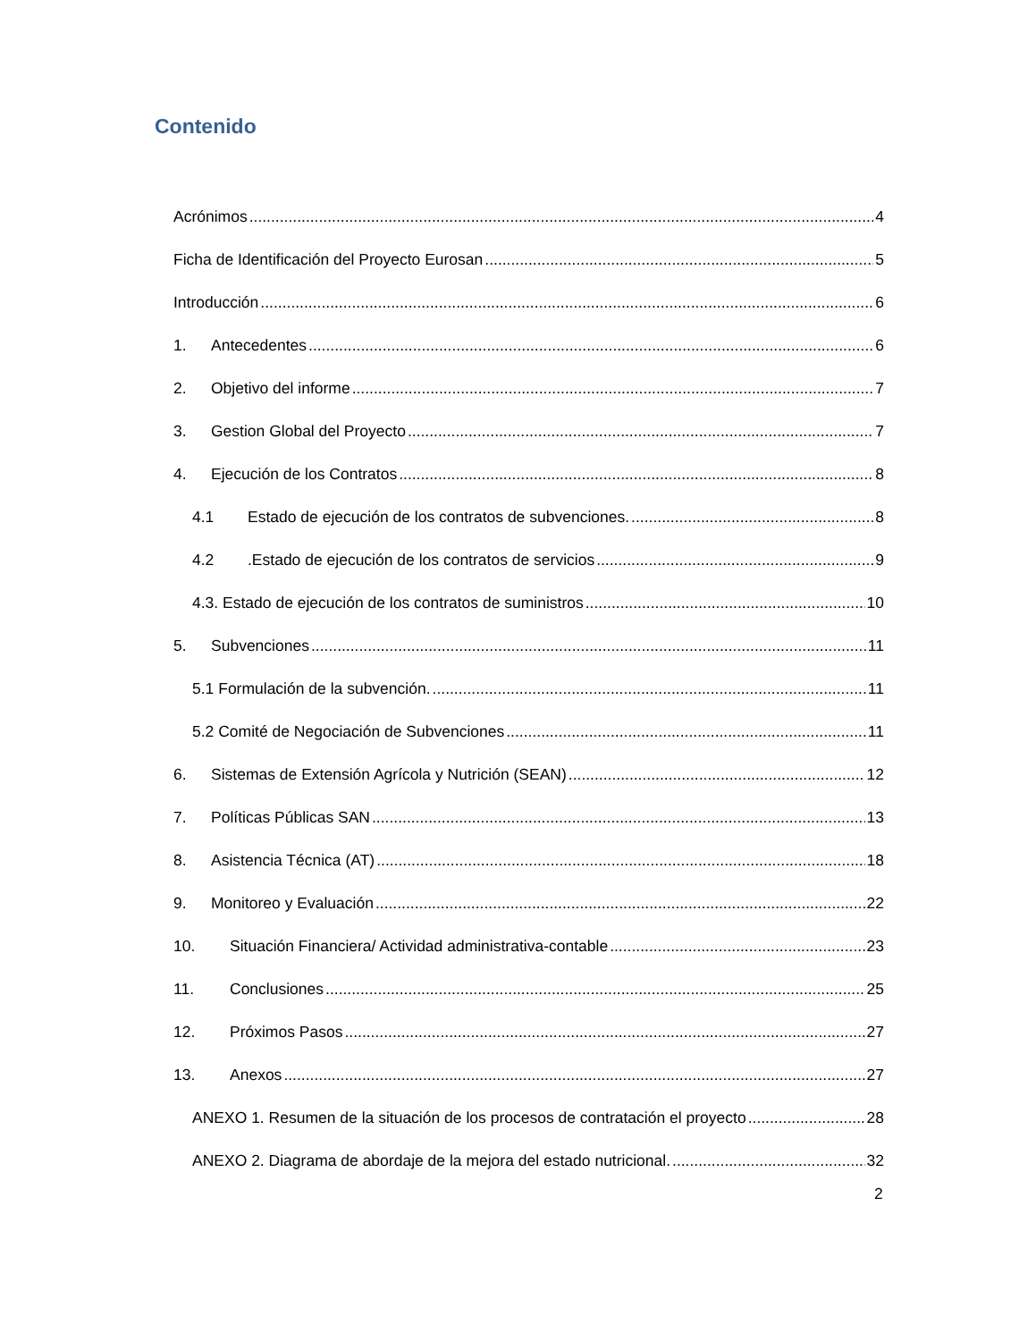Contenido
Acrónimos 4
Ficha de Identificación del Proyecto Eurosan 5
Introducción 6
1. Antecedentes 6
2. Objetivo del informe 7
3. Gestion Global del Proyecto 7
4. Ejecución de los Contratos 8
4.1 Estado de ejecución de los contratos de subvenciones. 8
4.2.Estado de ejecución de los contratos de servicios 9
4.3. Estado de ejecución de los contratos de suministros 10
5. Subvenciones 11
5.1 Formulación de la subvención. 11
5.2 Comité de Negociación de Subvenciones 11
6. Sistemas de Extensión Agrícola y Nutrición (SEAN) 12
7. Políticas Públicas SAN 13
8. Asistencia Técnica (AT) 18
9. Monitoreo y Evaluación 22
10. Situación Financiera/ Actividad administrativa-contable 23
11. Conclusiones 25
12. Próximos Pasos 27
13. Anexos 27
ANEXO 1. Resumen de la situación de los procesos de contratación el proyecto 28
ANEXO 2. Diagrama de abordaje de la mejora del estado nutricional. 32
2